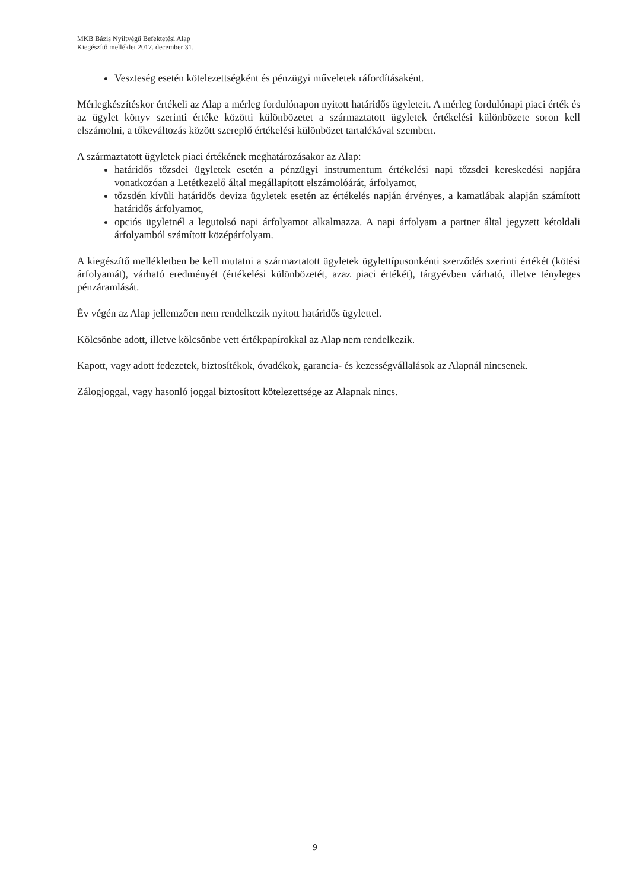MKB Bázis Nyíltvégű Befektetési Alap
Kiegészítő melléklet 2017. december 31.
Veszteség esetén kötelezettségként és pénzügyi műveletek ráfordításaként.
Mérlegkészítéskor értékeli az Alap a mérleg fordulónapon nyitott határidős ügyleteit. A mérleg fordulónapi piaci érték és az ügylet könyv szerinti értéke közötti különbözetet a származtatott ügyletek értékelési különbözete soron kell elszámolni, a tőkeváltozás között szereplő értékelési különbözet tartalékával szemben.
A származtatott ügyletek piaci értékének meghatározásakor az Alap:
határidős tőzsdei ügyletek esetén a pénzügyi instrumentum értékelési napi tőzsdei kereskedési napjára vonatkozóan a Letétkezelő által megállapított elszámolóárát, árfolyamot,
tőzsdén kívüli határidős deviza ügyletek esetén az értékelés napján érvényes, a kamatlábak alapján számított határidős árfolyamot,
opciós ügyletnél a legutolsó napi árfolyamot alkalmazza. A napi árfolyam a partner által jegyzett kétoldali árfolyamból számított középárfolyam.
A kiegészítő mellékletben be kell mutatni a származtatott ügyletek ügylettípusonkénti szerződés szerinti értékét (kötési árfolyamát), várható eredményét (értékelési különbözetét, azaz piaci értékét), tárgyévben várható, illetve tényleges pénzáramlását.
Év végén az Alap jellemzően nem rendelkezik nyitott határidős ügylettel.
Kölcsönbe adott, illetve kölcsönbe vett értékpapírokkal az Alap nem rendelkezik.
Kapott, vagy adott fedezetek, biztosítékok, óvadékok, garancia- és kezességvállalások az Alapnál nincsenek.
Zálogjoggal, vagy hasonló joggal biztosított kötelezettsége az Alapnak nincs.
9